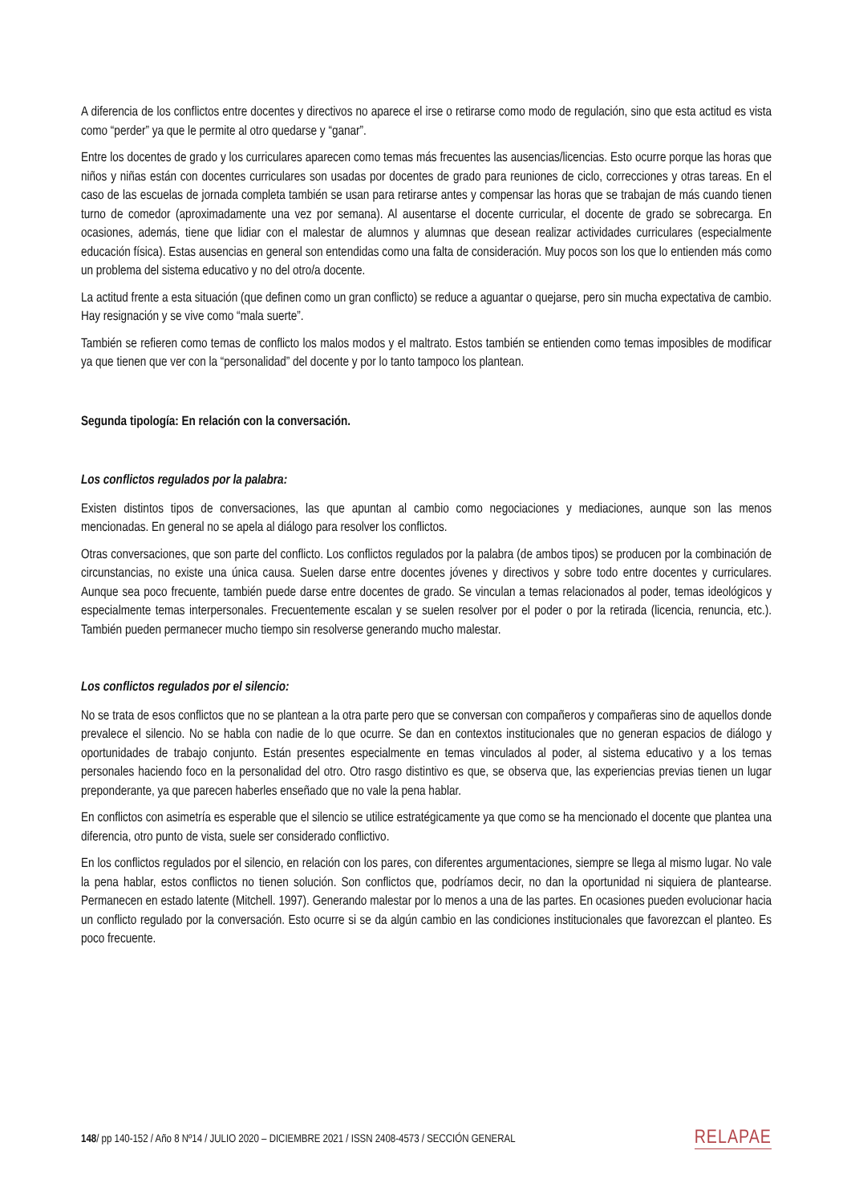A diferencia de los conflictos entre docentes y directivos no aparece el irse o retirarse como modo de regulación, sino que esta actitud es vista como “perder” ya que le permite al otro quedarse y “ganar”.
Entre los docentes de grado y los curriculares aparecen como temas más frecuentes las ausencias/licencias. Esto ocurre porque las horas que niños y niñas están con docentes curriculares son usadas por docentes de grado para reuniones de ciclo, correcciones y otras tareas. En el caso de las escuelas de jornada completa también se usan para retirarse antes y compensar las horas que se trabajan de más cuando tienen turno de comedor (aproximadamente una vez por semana). Al ausentarse el docente curricular, el docente de grado se sobrecarga. En ocasiones, además, tiene que lidiar con el malestar de alumnos y alumnas que desean realizar actividades curriculares (especialmente educación física). Estas ausencias en general son entendidas como una falta de consideración. Muy pocos son los que lo entienden más como un problema del sistema educativo y no del otro/a docente.
La actitud frente a esta situación (que definen como un gran conflicto) se reduce a aguantar o quejarse, pero sin mucha expectativa de cambio. Hay resignación y se vive como “mala suerte”.
También se refieren como temas de conflicto los malos modos y el maltrato. Estos también se entienden como temas imposibles de modificar ya que tienen que ver con la “personalidad” del docente y por lo tanto tampoco los plantean.
Segunda tipología: En relación con la conversación.
Los conflictos regulados por la palabra:
Existen distintos tipos de conversaciones, las que apuntan al cambio como negociaciones y mediaciones, aunque son las menos mencionadas. En general no se apela al diálogo para resolver los conflictos.
Otras conversaciones, que son parte del conflicto. Los conflictos regulados por la palabra (de ambos tipos) se producen por la combinación de circunstancias, no existe una única causa. Suelen darse entre docentes jóvenes y directivos y sobre todo entre docentes y curriculares. Aunque sea poco frecuente, también puede darse entre docentes de grado. Se vinculan a temas relacionados al poder, temas ideológicos y especialmente temas interpersonales. Frecuentemente escalan y se suelen resolver por el poder o por la retirada (licencia, renuncia, etc.). También pueden permanecer mucho tiempo sin resolverse generando mucho malestar.
Los conflictos regulados por el silencio:
No se trata de esos conflictos que no se plantean a la otra parte pero que se conversan con compañeros y compañeras sino de aquellos donde prevalece el silencio. No se habla con nadie de lo que ocurre. Se dan en contextos institucionales que no generan espacios de diálogo y oportunidades de trabajo conjunto. Están presentes especialmente en temas vinculados al poder, al sistema educativo y a los temas personales haciendo foco en la personalidad del otro. Otro rasgo distintivo es que, se observa que, las experiencias previas tienen un lugar preponderante, ya que parecen haberles enseñado que no vale la pena hablar.
En conflictos con asimetría es esperable que el silencio se utilice estratégicamente ya que como se ha mencionado el docente que plantea una diferencia, otro punto de vista, suele ser considerado conflictivo.
En los conflictos regulados por el silencio, en relación con los pares, con diferentes argumentaciones, siempre se llega al mismo lugar. No vale la pena hablar, estos conflictos no tienen solución. Son conflictos que, podríamos decir, no dan la oportunidad ni siquiera de plantearse. Permanecen en estado latente (Mitchell. 1997). Generando malestar por lo menos a una de las partes. En ocasiones pueden evolucionar hacia un conflicto regulado por la conversación. Esto ocurre si se da algún cambio en las condiciones institucionales que favorezcan el planteo. Es poco frecuente.
148/ pp 140-152 / Año 8 Nº14 / JULIO 2020 – DICIEMBRE 2021 / ISSN 2408-4573 / SECCIÓN GENERAL RELAPAE